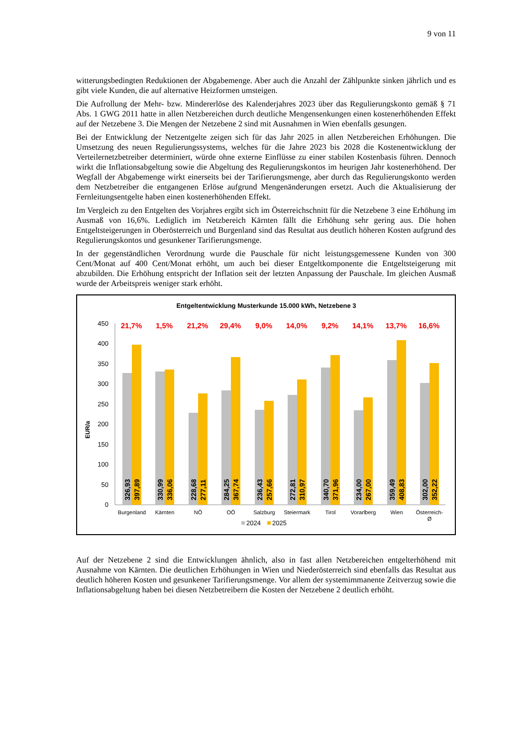9 von 11
witterungsbedingten Reduktionen der Abgabemenge. Aber auch die Anzahl der Zählpunkte sinken jährlich und es gibt viele Kunden, die auf alternative Heizformen umsteigen.
Die Aufrollung der Mehr- bzw. Mindererlöse des Kalenderjahres 2023 über das Regulierungskonto gemäß § 71 Abs. 1 GWG 2011 hatte in allen Netzbereichen durch deutliche Mengensenkungen einen kostenerhöhenden Effekt auf der Netzebene 3. Die Mengen der Netzebene 2 sind mit Ausnahmen in Wien ebenfalls gesungen.
Bei der Entwicklung der Netzentgelte zeigen sich für das Jahr 2025 in allen Netzbereichen Erhöhungen. Die Umsetzung des neuen Regulierungssystems, welches für die Jahre 2023 bis 2028 die Kostenentwicklung der Verteilernetzbetreiber determiniert, würde ohne externe Einflüsse zu einer stabilen Kostenbasis führen. Dennoch wirkt die Inflationsabgeltung sowie die Abgeltung des Regulierungskontos im heurigen Jahr kostenerhöhend. Der Wegfall der Abgabemenge wirkt einerseits bei der Tarifierungsmenge, aber durch das Regulierungskonto werden dem Netzbetreiber die entgangenen Erlöse aufgrund Mengenänderungen ersetzt. Auch die Aktualisierung der Fernleitungsentgelte haben einen kostenerhöhenden Effekt.
Im Vergleich zu den Entgelten des Vorjahres ergibt sich im Österreichschnitt für die Netzebene 3 eine Erhöhung im Ausmaß von 16,6%. Lediglich im Netzbereich Kärnten fällt die Erhöhung sehr gering aus. Die hohen Entgeltsteigerungen in Oberösterreich und Burgenland sind das Resultat aus deutlich höheren Kosten aufgrund des Regulierungskontos und gesunkener Tarifierungsmenge.
In der gegenständlichen Verordnung wurde die Pauschale für nicht leistungsgemessene Kunden von 300 Cent/Monat auf 400 Cent/Monat erhöht, um auch bei dieser Entgeltkomponente die Entgeltsteigerung mit abzubilden. Die Erhöhung entspricht der Inflation seit der letzten Anpassung der Pauschale. Im gleichen Ausmaß wurde der Arbeitspreis weniger stark erhöht.
Entgeltentwicklung Musterkunde 15.000 kWh, Netzebene 3
EUR/a
450
400
350
300
250
200
150
100
50
0
21,7%
1,5%
21,2%
29,4%
9,0%
14,0%
9,2%
14,1%
13,7%
16,6%
326,93
397,89
330,99
336,06
228,68
277,11
284,25
367,74
236,43
257,66
272,81
310,97
340,70
371,96
234,00
267,00
359,49
408,83
302,00
352,22
Burgenland
Kärnten
NÖ
OÖ
Salzburg
Steiermark
Tirol
Vorarlberg
Wien
Österreich-
Ø
2024
2025
Auf der Netzebene 2 sind die Entwicklungen ähnlich, also in fast allen Netzbereichen entgelterhöhend mit Ausnahme von Kärnten. Die deutlichen Erhöhungen in Wien und Niederösterreich sind ebenfalls das Resultat aus deutlich höheren Kosten und gesunkener Tarifierungsmenge. Vor allem der systemimmanente Zeitverzug sowie die Inflationsabgeltung haben bei diesen Netzbetreibern die Kosten der Netzebene 2 deutlich erhöht.